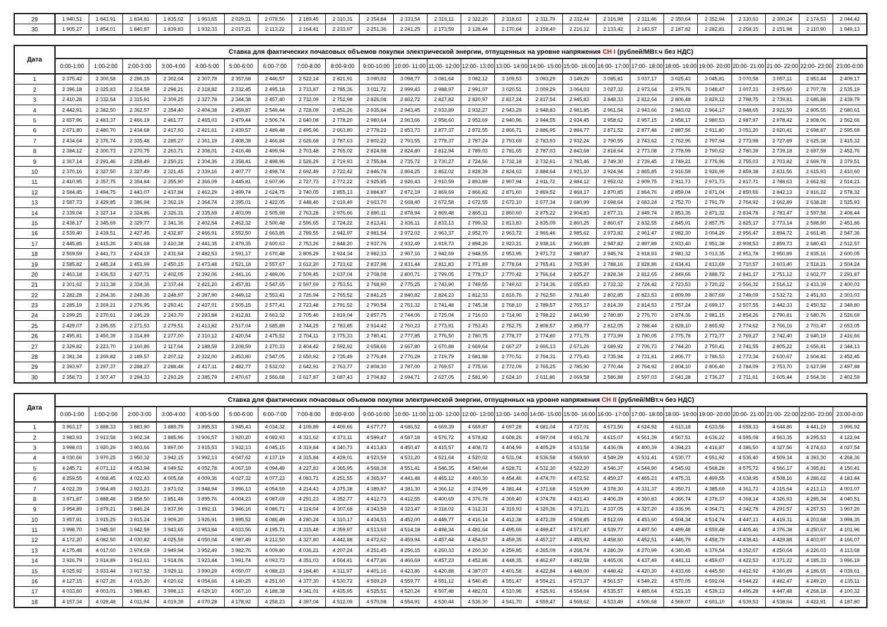| 29 | 1 940,51 | 1 843,91 | 1 834,81 | 1 835,02 | 1 963,65 | 2 029,31 | 2 078,56 | 2 189,45 | 2 310,31 | 2 354,84 | 2 333,54 | 2 316,11 | 2 322,20 | 2 318,63 | 2 311,79 | 2 332,44 | 2 316,98 | 2 311,46 | 2 350,64 | 2 352,94 | 2 330,63 | 2 300,24 | 2 174,53 | 2 044,42 |
| 30 | 1 905,27 | 1 854,01 | 1 840,87 | 1 839,83 | 1 932,33 | 2 017,21 | 2 113,22 | 2 164,41 | 2 233,97 | 2 251,36 | 2 241,25 | 2 173,59 | 2 128,44 | 2 170,64 | 2 158,40 | 2 216,12 | 2 133,42 | 2 143,57 | 2 187,82 | 2 282,81 | 2 258,15 | 2 151,98 | 2 110,90 | 1 949,13 |
| Дата | Ставка для фактических почасовых объемов покупки электрической энергии, отпущенных на уровне напряжения СН I (рублей/МВт.ч без НДС) | | | | | | | | | | | | | | | | | | | | | | | |
| --- | --- | --- | --- | --- | --- | --- | --- | --- | --- | --- | --- | --- | --- | --- | --- | --- | --- | --- | --- | --- | --- | --- | --- | --- |
| | 0:00-1:00 | 1:00-2:00 | 2:00-3:00 | 3:00-4:00 | 4:00-5:00 | 5:00-6:00 | 6:00-7:00 | 7:00-8:00 | 8:00-9:00 | 9:00-10:00 | 10:00- 11:00 | 11:00- 12:00 | 12:00- 13:00 | 13:00- 14:00 | 14:00- 15:00 | 15:00- 16:00 | 16:00- 17:00 | 17:00- 18:00 | 18:00- 19:00 | 19:00- 20:00 | 20:00- 21:00 | 21:00- 22:00 | 22:00- 23:00 | 23:00-0:00 |
| 1 | 2 375,42 | 2 300,58 | 2 296,15 | 2 302,04 | 2 307,78 | 2 357,68 | 2 446,57 | 2 522,14 | 2 821,91 | 3 090,02 | 3 098,77 | 3 081,64 | 3 082,12 | 3 109,53 | 3 093,29 | 3 149,26 | 3 085,81 | 3 037,17 | 3 025,43 | 3 045,81 | 3 070,58 | 3 057,11 | 2 853,44 | 2 409,17 |
| 2 | 2 396,18 | 2 325,83 | 2 314,59 | 2 298,21 | 2 318,82 | 2 332,45 | 2 495,18 | 2 733,87 | 2 785,36 | 3 011,72 | 2 999,43 | 2 988,97 | 2 991,07 | 3 020,51 | 3 009,29 | 3 064,03 | 3 027,32 | 2 973,64 | 2 979,76 | 3 048,47 | 3 007,33 | 2 975,60 | 2 707,78 | 2 535,19 |
| 3 | 2 410,28 | 2 332,54 | 2 315,91 | 2 309,25 | 2 327,78 | 2 344,38 | 2 457,40 | 2 732,09 | 2 752,98 | 2 826,08 | 2 862,72 | 2 827,82 | 2 820,97 | 2 817,24 | 2 817,54 | 2 945,83 | 2 848,33 | 2 812,64 | 2 806,48 | 2 829,12 | 2 798,75 | 2 739,81 | 2 686,88 | 2 439,79 |
| 4 | 2 442,91 | 2 382,50 | 2 362,57 | 2 354,40 | 2 404,38 | 2 459,87 | 2 549,44 | 2 728,09 | 2 851,26 | 2 935,84 | 2 943,45 | 2 933,89 | 2 932,27 | 2 943,29 | 2 948,83 | 2 981,85 | 2 961,54 | 2 943,66 | 2 943,02 | 2 964,17 | 2 948,65 | 2 921,59 | 2 805,55 | 2 680,61 |
| 5 | 2 657,96 | 2 483,37 | 2 466,19 | 2 461,77 | 2 465,03 | 2 479,44 | 2 506,74 | 2 640,08 | 2 778,20 | 2 980,64 | 2 963,66 | 2 958,60 | 2 952,69 | 2 940,96 | 2 944,55 | 2 934,45 | 2 958,62 | 2 957,15 | 2 958,17 | 2 980,53 | 2 987,97 | 2 978,42 | 2 808,06 | 2 562,66 |
| 6 | 2 671,80 | 2 480,70 | 2 434,68 | 2 417,93 | 2 421,61 | 2 439,57 | 2 489,48 | 2 495,96 | 2 663,80 | 2 778,22 | 2 853,73 | 2 877,37 | 2 872,55 | 2 866,71 | 2 886,95 | 2 884,77 | 2 871,52 | 2 877,48 | 2 887,56 | 2 911,80 | 3 051,20 | 2 920,41 | 2 698,87 | 2 595,69 |
| 7 | 2 434,64 | 2 376,74 | 2 335,48 | 2 285,27 | 2 361,19 | 2 408,38 | 2 466,84 | 2 626,68 | 2 787,63 | 2 802,22 | 2 793,55 | 2 778,37 | 2 787,24 | 2 793,69 | 2 783,93 | 2 932,24 | 2 790,55 | 2 743,62 | 2 762,96 | 2 797,94 | 2 773,98 | 2 727,89 | 2 625,38 | 2 415,32 |
| 8 | 2 384,12 | 2 300,73 | 2 270,75 | 2 263,71 | 2 308,01 | 2 416,48 | 2 499,94 | 2 703,48 | 2 765,02 | 2 824,98 | 2 824,80 | 2 812,94 | 2 789,03 | 2 781,65 | 2 787,03 | 2 843,68 | 2 818,64 | 2 773,08 | 2 778,99 | 2 790,62 | 2 780,39 | 2 739,18 | 2 697,59 | 2 452,76 |
| 9 | 2 367,14 | 2 291,46 | 2 258,49 | 2 250,21 | 2 304,36 | 2 358,41 | 2 498,96 | 2 526,29 | 2 719,93 | 2 755,84 | 2 735,72 | 2 730,27 | 2 724,56 | 2 732,18 | 2 732,61 | 2 783,46 | 2 749,30 | 2 739,45 | 2 749,21 | 2 776,96 | 2 755,03 | 2 703,82 | 2 669,78 | 2 379,51 |
| 10 | 2 370,16 | 2 327,50 | 2 327,49 | 2 321,45 | 2 339,16 | 2 407,77 | 2 498,74 | 2 692,49 | 2 722,42 | 2 846,78 | 2 864,25 | 2 862,02 | 2 828,39 | 2 824,63 | 2 884,64 | 2 921,10 | 2 924,94 | 2 865,85 | 2 916,59 | 2 926,99 | 2 859,38 | 2 831,56 | 2 615,93 | 2 410,60 |
| 11 | 2 410,95 | 2 357,75 | 2 354,84 | 2 355,90 | 2 366,09 | 2 445,81 | 2 607,96 | 2 727,73 | 2 772,22 | 2 925,85 | 2 926,43 | 2 910,59 | 2 893,89 | 2 907,94 | 2 911,72 | 2 984,12 | 2 952,02 | 2 909,75 | 2 911,73 | 2 971,73 | 2 817,71 | 2 788,63 | 2 662,92 | 2 514,21 |
| 12 | 2 584,45 | 2 494,75 | 2 443,07 | 2 437,84 | 2 462,29 | 2 499,74 | 2 624,75 | 2 740,05 | 2 855,13 | 2 884,87 | 2 872,19 | 2 869,69 | 2 866,82 | 2 871,60 | 2 869,52 | 2 868,17 | 2 870,85 | 2 864,76 | 2 859,04 | 2 871,04 | 2 850,66 | 2 842,13 | 2 816,22 | 2 578,32 |
| 13 | 2 587,73 | 2 429,85 | 2 386,94 | 2 362,19 | 2 364,74 | 2 395,01 | 2 422,05 | 2 448,46 | 2 619,49 | 2 663,70 | 2 668,40 | 2 672,58 | 2 672,55 | 2 672,10 | 2 677,34 | 2 680,99 | 2 698,64 | 2 683,24 | 2 752,70 | 2 791,79 | 2 764,92 | 2 662,89 | 2 638,28 | 2 525,93 |
| 14 | 2 339,04 | 2 327,14 | 2 324,86 | 2 326,31 | 2 335,69 | 2 403,99 | 2 505,98 | 2 763,28 | 2 976,66 | 2 890,11 | 2 878,94 | 2 869,48 | 2 865,11 | 2 860,60 | 2 875,22 | 2 904,83 | 2 877,31 | 2 849,74 | 2 853,36 | 2 871,32 | 2 834,78 | 2 783,47 | 2 597,58 | 2 408,44 |
| 15 | 2 438,17 | 2 345,69 | 2 329,77 | 2 341,36 | 2 402,54 | 2 462,32 | 2 500,48 | 2 596,65 | 2 724,22 | 2 813,41 | 2 836,11 | 2 833,13 | 2 799,32 | 2 813,83 | 2 835,09 | 2 860,25 | 2 860,67 | 2 832,55 | 2 845,91 | 2 857,75 | 2 825,17 | 2 773,14 | 2 598,90 | 2 451,86 |
| 16 | 2 539,40 | 2 439,51 | 2 427,45 | 2 432,87 | 2 466,91 | 2 552,50 | 2 663,85 | 2 789,55 | 2 942,97 | 2 981,54 | 2 972,02 | 2 963,37 | 2 952,70 | 2 963,72 | 2 966,46 | 2 985,62 | 2 973,82 | 2 961,47 | 2 982,30 | 3 004,29 | 2 956,47 | 2 894,72 | 2 661,45 | 2 547,36 |
| 17 | 2 445,85 | 2 415,26 | 2 401,68 | 2 410,38 | 2 441,35 | 2 479,35 | 2 600,63 | 2 753,26 | 2 848,20 | 2 937,76 | 2 932,49 | 2 919,73 | 2 894,26 | 2 923,21 | 2 938,16 | 2 966,89 | 2 947,82 | 2 897,89 | 2 933,40 | 2 951,38 | 2 908,53 | 2 859,73 | 2 680,43 | 2 512,57 |
| 18 | 2 569,59 | 2 441,73 | 2 424,19 | 2 431,64 | 2 482,53 | 2 591,17 | 2 670,48 | 2 809,29 | 2 924,34 | 2 982,33 | 2 967,16 | 2 942,69 | 2 948,55 | 2 953,95 | 2 971,72 | 2 980,87 | 2 945,74 | 2 918,93 | 2 981,32 | 3 013,35 | 2 951,78 | 2 950,89 | 2 835,16 | 2 600,05 |
| 19 | 2 585,82 | 2 445,24 | 2 451,99 | 2 450,15 | 2 473,48 | 2 521,18 | 2 557,67 | 2 612,20 | 2 723,62 | 2 837,98 | 2 831,44 | 2 811,83 | 2 771,89 | 2 778,64 | 2 765,41 | 2 765,90 | 2 788,16 | 2 828,86 | 2 834,41 | 2 813,69 | 2 710,57 | 2 603,40 | 2 518,21 | 2 504,24 |
| 20 | 2 463,18 | 2 436,53 | 2 427,71 | 2 402,05 | 2 392,06 | 2 441,16 | 2 489,06 | 2 509,45 | 2 637,04 | 2 708,08 | 2 800,71 | 2 799,05 | 2 778,17 | 2 770,42 | 2 766,64 | 2 825,27 | 2 828,34 | 2 812,65 | 2 849,66 | 2 888,72 | 2 841,17 | 2 751,12 | 2 602,77 | 2 291,87 |
| 21 | 2 301,62 | 2 313,38 | 2 334,36 | 2 337,44 | 2 421,20 | 2 457,81 | 2 547,65 | 2 597,69 | 2 753,51 | 2 768,90 | 2 775,25 | 2 743,90 | 2 749,55 | 2 749,63 | 2 714,36 | 2 655,83 | 2 732,32 | 2 724,42 | 2 723,53 | 2 720,22 | 2 566,32 | 2 514,12 | 2 433,39 | 2 400,03 |
| 22 | 2 282,28 | 2 264,36 | 2 249,36 | 2 248,97 | 2 387,90 | 2 449,12 | 2 553,41 | 2 726,94 | 2 765,52 | 2 841,25 | 2 840,82 | 2 824,23 | 2 812,33 | 2 816,76 | 2 762,50 | 2 781,40 | 2 802,85 | 2 823,53 | 2 809,99 | 2 807,69 | 2 749,09 | 2 532,72 | 2 451,93 | 2 303,03 |
| 23 | 2 285,19 | 2 269,21 | 2 276,95 | 2 293,41 | 2 437,01 | 2 505,15 | 2 577,41 | 2 723,48 | 2 791,52 | 2 790,54 | 2 761,32 | 2 741,48 | 2 745,38 | 2 768,10 | 2 789,57 | 2 765,17 | 2 814,39 | 2 814,53 | 2 757,24 | 2 699,17 | 2 507,55 | 2 442,33 | 2 450,52 | 2 349,80 |
| 24 | 2 299,25 | 2 270,61 | 2 246,29 | 2 243,70 | 2 283,84 | 2 412,81 | 2 663,32 | 2 705,46 | 2 819,04 | 2 857,75 | 2 744,06 | 2 725,04 | 2 716,03 | 2 714,90 | 2 798,22 | 2 843,99 | 2 780,80 | 2 776,70 | 2 874,36 | 2 981,15 | 2 854,26 | 2 790,81 | 2 680,76 | 2 526,69 |
| 25 | 2 429,07 | 2 295,55 | 2 271,53 | 2 279,51 | 2 413,82 | 2 517,04 | 2 685,89 | 2 744,25 | 2 783,85 | 2 914,42 | 2 760,23 | 2 773,91 | 2 753,43 | 2 752,75 | 2 808,57 | 2 858,77 | 2 812,05 | 2 788,44 | 2 828,10 | 2 865,92 | 2 774,62 | 2 766,16 | 2 703,47 | 2 653,05 |
| 26 | 2 495,81 | 2 450,39 | 2 314,89 | 2 277,00 | 2 310,12 | 2 420,54 | 2 475,52 | 2 704,11 | 2 775,33 | 2 780,41 | 2 777,85 | 2 776,50 | 2 780,75 | 2 778,77 | 2 774,80 | 2 771,75 | 2 773,99 | 2 790,05 | 2 775,78 | 2 772,77 | 2 769,27 | 2 742,40 | 2 640,19 | 2 416,66 |
| 27 | 2 329,82 | 2 223,70 | 2 160,86 | 2 117,64 | 2 188,59 | 2 208,59 | 2 270,33 | 2 404,42 | 2 592,92 | 2 658,66 | 2 667,80 | 2 670,88 | 2 669,64 | 2 667,27 | 2 666,13 | 2 671,26 | 2 689,92 | 2 706,73 | 2 744,20 | 2 750,41 | 2 741,55 | 2 805,22 | 2 656,41 | 2 344,13 |
| 28 | 2 381,34 | 2 269,82 | 2 189,57 | 2 207,12 | 2 322,00 | 2 453,80 | 2 547,05 | 2 650,92 | 2 735,49 | 2 776,49 | 2 776,29 | 2 719,79 | 2 681,88 | 2 770,51 | 2 764,31 | 2 775,43 | 2 735,94 | 2 731,81 | 2 806,77 | 2 786,53 | 2 773,34 | 2 630,67 | 2 604,42 | 2 452,45 |
| 29 | 2 393,97 | 2 297,37 | 2 288,27 | 2 288,48 | 2 417,11 | 2 482,77 | 2 532,02 | 2 642,91 | 2 763,77 | 2 808,30 | 2 787,00 | 2 769,57 | 2 775,66 | 2 772,09 | 2 765,25 | 2 785,90 | 2 770,44 | 2 764,92 | 2 804,10 | 2 806,40 | 2 784,09 | 2 753,70 | 2 627,99 | 2 497,88 |
| 30 | 2 358,73 | 2 307,47 | 2 294,33 | 2 293,29 | 2 385,79 | 2 470,67 | 2 566,68 | 2 617,87 | 2 687,43 | 2 704,82 | 2 694,71 | 2 627,05 | 2 581,90 | 2 624,10 | 2 611,86 | 2 669,58 | 2 586,88 | 2 597,03 | 2 641,28 | 2 736,27 | 2 711,61 | 2 605,44 | 2 564,36 | 2 402,59 |
| Дата | Ставка для фактических почасовых объемов покупки электрической энергии, отпущенных на уровне напряжения СН II (рублей/МВт.ч без НДС) | | | | | | | | | | | | | | | | | | | | | | | |
| --- | --- | --- | --- | --- | --- | --- | --- | --- | --- | --- | --- | --- | --- | --- | --- | --- | --- | --- | --- | --- | --- | --- | --- | --- |
| | 0:00-1:00 | 1:00-2:00 | 2:00-3:00 | 3:00-4:00 | 4:00-5:00 | 5:00-6:00 | 6:00-7:00 | 7:00-8:00 | 8:00-9:00 | 9:00-10:00 | 10:00- 11:00 | 11:00- 12:00 | 12:00- 13:00 | 13:00- 14:00 | 14:00- 15:00 | 15:00- 16:00 | 16:00- 17:00 | 17:00- 18:00 | 18:00- 19:00 | 19:00- 20:00 | 20:00- 21:00 | 21:00- 22:00 | 22:00- 23:00 | 23:00-0:00 |
| 1 | 3 963,17 | 3 888,33 | 3 883,90 | 3 889,79 | 3 895,53 | 3 945,43 | 4 034,32 | 4 109,89 | 4 409,66 | 4 677,77 | 4 686,52 | 4 669,39 | 4 669,87 | 4 697,28 | 4 681,04 | 4 737,01 | 4 673,56 | 4 624,92 | 4 613,18 | 4 633,56 | 4 658,33 | 4 644,86 | 4 441,19 | 3 996,92 |
| 2 | 3 983,93 | 3 913,58 | 3 902,34 | 3 885,96 | 3 906,57 | 3 920,20 | 4 082,93 | 4 321,62 | 4 373,11 | 4 599,47 | 4 587,18 | 4 576,72 | 4 578,82 | 4 608,26 | 4 597,04 | 4 651,78 | 4 615,07 | 4 561,39 | 4 567,51 | 4 636,22 | 4 595,08 | 4 563,35 | 4 295,53 | 4 122,94 |
| 3 | 3 998,03 | 3 920,29 | 3 903,66 | 3 897,00 | 3 915,53 | 3 932,13 | 4 045,15 | 4 319,84 | 4 340,73 | 4 413,83 | 4 450,47 | 4 415,57 | 4 408,72 | 4 404,99 | 4 405,29 | 4 533,58 | 4 436,08 | 4 400,39 | 4 394,23 | 4 416,87 | 4 386,50 | 4 327,56 | 4 274,63 | 4 027,54 |
| 4 | 4 030,66 | 3 970,25 | 3 950,32 | 3 942,15 | 3 992,13 | 4 047,62 | 4 137,19 | 4 315,84 | 4 439,01 | 4 523,59 | 4 531,20 | 4 521,64 | 4 520,02 | 4 531,04 | 4 536,58 | 4 569,60 | 4 549,29 | 4 531,41 | 4 530,77 | 4 551,92 | 4 536,40 | 4 509,34 | 4 393,30 | 4 268,36 |
| 5 | 4 245,71 | 4 071,12 | 4 053,94 | 4 049,52 | 4 052,78 | 4 067,19 | 4 094,49 | 4 227,83 | 4 365,95 | 4 568,39 | 4 551,41 | 4 546,35 | 4 540,44 | 4 528,71 | 4 532,30 | 4 522,20 | 4 546,37 | 4 544,90 | 4 545,92 | 4 568,28 | 4 575,72 | 4 566,17 | 4 395,81 | 4 150,41 |
| 6 | 4 259,55 | 4 068,45 | 4 022,43 | 4 005,68 | 4 009,36 | 4 027,32 | 4 077,23 | 4 083,71 | 4 251,55 | 4 365,97 | 4 441,48 | 4 465,12 | 4 460,30 | 4 454,46 | 4 474,70 | 4 472,52 | 4 459,27 | 4 465,23 | 4 475,31 | 4 499,55 | 4 638,95 | 4 508,16 | 4 286,62 | 4 183,44 |
| 7 | 4 022,39 | 3 964,49 | 3 923,23 | 3 873,02 | 3 948,94 | 3 996,13 | 4 054,59 | 4 214,43 | 4 375,38 | 4 389,97 | 4 381,30 | 4 366,12 | 4 374,99 | 4 381,44 | 4 371,68 | 4 519,99 | 4 378,30 | 4 331,37 | 4 350,71 | 4 385,69 | 4 361,73 | 4 315,64 | 4 213,13 | 4 003,07 |
| 8 | 3 971,87 | 3 888,48 | 3 858,50 | 3 851,46 | 3 895,76 | 4 004,23 | 4 087,69 | 4 291,23 | 4 352,77 | 4 412,73 | 4 412,55 | 4 400,69 | 4 376,78 | 4 369,40 | 4 374,78 | 4 431,43 | 4 406,39 | 4 360,83 | 4 366,74 | 4 378,37 | 4 368,14 | 4 326,93 | 4 285,34 | 4 040,51 |
| 9 | 3 954,89 | 3 879,21 | 3 846,24 | 3 837,96 | 3 892,11 | 3 946,16 | 4 086,71 | 4 114,04 | 4 307,68 | 4 343,59 | 4 323,47 | 4 318,02 | 4 312,31 | 4 319,93 | 4 320,36 | 4 371,21 | 4 337,05 | 4 327,20 | 4 336,96 | 4 364,71 | 4 342,78 | 4 291,57 | 4 257,53 | 3 967,26 |
| 10 | 3 957,91 | 3 915,25 | 3 915,24 | 3 909,20 | 3 926,91 | 3 995,52 | 4 086,49 | 4 280,24 | 4 310,17 | 4 434,53 | 4 452,00 | 4 449,77 | 4 416,14 | 4 412,38 | 4 472,39 | 4 508,85 | 4 512,69 | 4 453,60 | 4 504,34 | 4 514,74 | 4 447,13 | 4 419,31 | 4 203,68 | 3 998,35 |
| 11 | 3 998,70 | 3 945,50 | 3 942,59 | 3 943,65 | 3 953,84 | 4 033,56 | 4 195,71 | 4 315,48 | 4 359,97 | 4 513,60 | 4 514,18 | 4 498,34 | 4 481,64 | 4 495,69 | 4 499,47 | 4 571,87 | 4 539,77 | 4 497,50 | 4 499,48 | 4 559,48 | 4 405,46 | 4 376,38 | 4 250,67 | 4 101,96 |
| 12 | 4 172,20 | 4 082,50 | 4 030,82 | 4 025,59 | 4 050,04 | 4 087,49 | 4 212,50 | 4 327,80 | 4 442,88 | 4 472,62 | 4 459,94 | 4 457,44 | 4 454,57 | 4 459,35 | 4 457,27 | 4 455,92 | 4 458,60 | 4 452,51 | 4 446,79 | 4 458,79 | 4 438,41 | 4 429,88 | 4 403,97 | 4 166,07 |
| 13 | 4 175,48 | 4 017,60 | 3 974,69 | 3 949,94 | 3 952,49 | 3 982,76 | 4 009,80 | 4 036,21 | 4 207,24 | 4 251,45 | 4 256,15 | 4 260,33 | 4 260,30 | 4 259,85 | 4 265,09 | 4 268,74 | 4 286,39 | 4 270,99 | 4 340,45 | 4 379,54 | 4 352,67 | 4 250,64 | 4 226,03 | 4 113,68 |
| 14 | 3 926,79 | 3 914,89 | 3 912,61 | 3 914,06 | 3 923,44 | 3 991,74 | 4 093,73 | 4 351,03 | 4 564,41 | 4 477,86 | 4 466,69 | 4 457,23 | 4 452,86 | 4 448,35 | 4 462,97 | 4 492,58 | 4 465,06 | 4 437,49 | 4 441,11 | 4 459,07 | 4 422,53 | 4 371,22 | 4 185,33 | 3 996,19 |
| 15 | 4 025,92 | 3 933,44 | 3 917,52 | 3 929,11 | 3 990,29 | 4 050,07 | 4 088,23 | 4 184,40 | 4 311,97 | 4 401,16 | 4 423,86 | 4 420,88 | 4 387,07 | 4 401,58 | 4 422,84 | 4 448,00 | 4 448,42 | 4 420,30 | 4 433,66 | 4 445,50 | 4 412,92 | 4 360,89 | 4 186,65 | 4 039,61 |
| 16 | 4 127,15 | 4 027,26 | 4 015,20 | 4 020,62 | 4 054,66 | 4 140,25 | 4 251,60 | 4 377,30 | 4 530,72 | 4 569,29 | 4 559,77 | 4 551,12 | 4 540,45 | 4 551,47 | 4 554,21 | 4 573,37 | 4 561,57 | 4 549,22 | 4 570,05 | 4 592,04 | 4 544,22 | 4 482,47 | 4 249,20 | 4 135,11 |
| 17 | 4 033,60 | 4 003,01 | 3 989,43 | 3 998,13 | 4 029,10 | 4 067,10 | 4 188,38 | 4 341,01 | 4 435,95 | 4 525,51 | 4 520,24 | 4 507,48 | 4 482,01 | 4 510,96 | 4 525,91 | 4 554,64 | 4 535,57 | 4 485,64 | 4 521,15 | 4 539,13 | 4 496,28 | 4 447,48 | 4 268,18 | 4 100,32 |
| 18 | 4 157,34 | 4 029,48 | 4 011,94 | 4 019,39 | 4 070,28 | 4 178,92 | 4 258,23 | 4 397,04 | 4 512,09 | 4 570,08 | 4 554,91 | 4 530,44 | 4 536,30 | 4 541,70 | 4 559,47 | 4 568,62 | 4 533,49 | 4 506,68 | 4 569,07 | 4 601,10 | 4 539,53 | 4 538,64 | 4 422,91 | 4 187,80 |